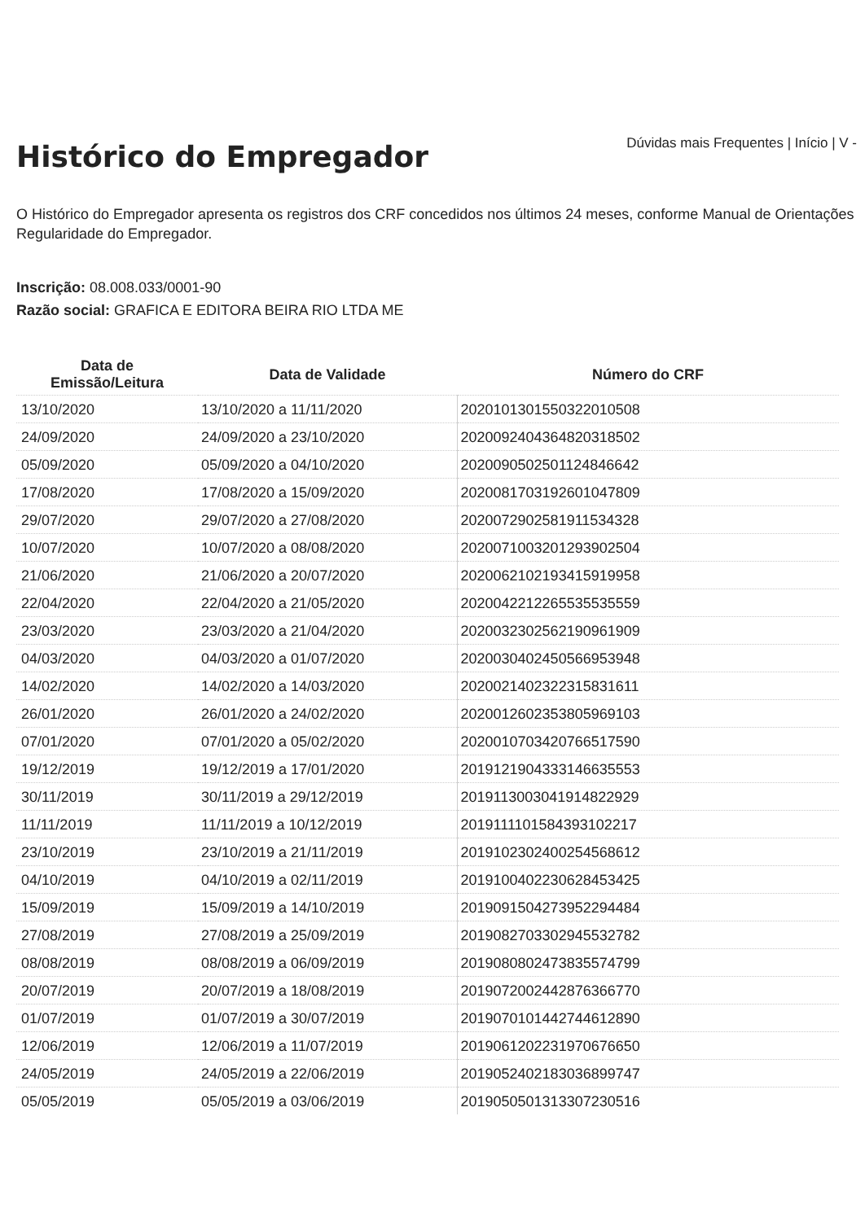Histórico do Empregador
Dúvidas mais Frequentes | Início | V -
O Histórico do Empregador apresenta os registros dos CRF concedidos nos últimos 24 meses, conforme Manual de Orientações Regularidade do Empregador.
Inscrição: 08.008.033/0001-90
Razão social: GRAFICA E EDITORA BEIRA RIO LTDA ME
| Data de Emissão/Leitura | Data de Validade | Número do CRF |
| --- | --- | --- |
| 13/10/2020 | 13/10/2020 a 11/11/2020 | 2020101301550322010508 |
| 24/09/2020 | 24/09/2020 a 23/10/2020 | 2020092404364820318502 |
| 05/09/2020 | 05/09/2020 a 04/10/2020 | 2020090502501124846642 |
| 17/08/2020 | 17/08/2020 a 15/09/2020 | 2020081703192601047809 |
| 29/07/2020 | 29/07/2020 a 27/08/2020 | 2020072902581911534328 |
| 10/07/2020 | 10/07/2020 a 08/08/2020 | 2020071003201293902504 |
| 21/06/2020 | 21/06/2020 a 20/07/2020 | 2020062102193415919958 |
| 22/04/2020 | 22/04/2020 a 21/05/2020 | 2020042212265535535559 |
| 23/03/2020 | 23/03/2020 a 21/04/2020 | 2020032302562190961909 |
| 04/03/2020 | 04/03/2020 a 01/07/2020 | 2020030402450566953948 |
| 14/02/2020 | 14/02/2020 a 14/03/2020 | 2020021402322315831611 |
| 26/01/2020 | 26/01/2020 a 24/02/2020 | 2020012602353805969103 |
| 07/01/2020 | 07/01/2020 a 05/02/2020 | 2020010703420766517590 |
| 19/12/2019 | 19/12/2019 a 17/01/2020 | 2019121904333146635553 |
| 30/11/2019 | 30/11/2019 a 29/12/2019 | 2019113003041914822929 |
| 11/11/2019 | 11/11/2019 a 10/12/2019 | 2019111101584393102217 |
| 23/10/2019 | 23/10/2019 a 21/11/2019 | 2019102302400254568612 |
| 04/10/2019 | 04/10/2019 a 02/11/2019 | 2019100402230628453425 |
| 15/09/2019 | 15/09/2019 a 14/10/2019 | 2019091504273952294484 |
| 27/08/2019 | 27/08/2019 a 25/09/2019 | 2019082703302945532782 |
| 08/08/2019 | 08/08/2019 a 06/09/2019 | 2019080802473835574799 |
| 20/07/2019 | 20/07/2019 a 18/08/2019 | 2019072002442876366770 |
| 01/07/2019 | 01/07/2019 a 30/07/2019 | 2019070101442744612890 |
| 12/06/2019 | 12/06/2019 a 11/07/2019 | 2019061202231970676650 |
| 24/05/2019 | 24/05/2019 a 22/06/2019 | 2019052402183036899747 |
| 05/05/2019 | 05/05/2019 a 03/06/2019 | 2019050501313307230516 |